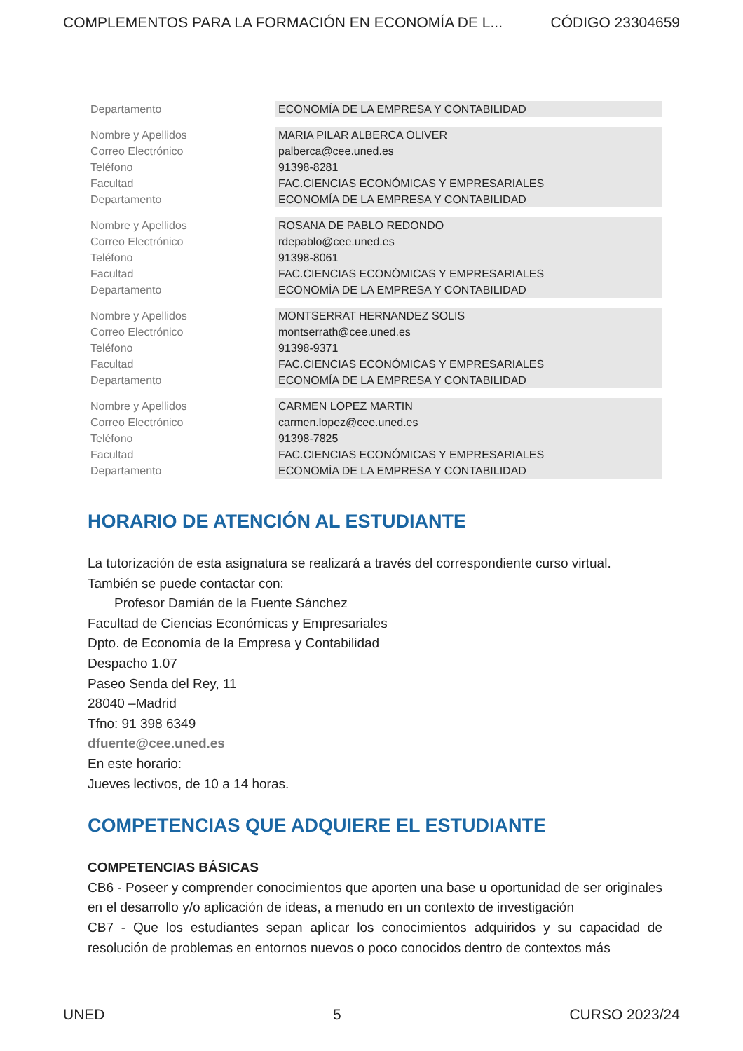COMPLEMENTOS PARA LA FORMACIÓN EN ECONOMÍA DE L... CÓDIGO 23304659
| Departamento | ECONOMÍA DE LA EMPRESA Y CONTABILIDAD |
| Nombre y Apellidos | MARIA PILAR ALBERCA OLIVER |
| Correo Electrónico | palberca@cee.uned.es |
| Teléfono | 91398-8281 |
| Facultad | FAC.CIENCIAS ECONÓMICAS Y EMPRESARIALES |
| Departamento | ECONOMÍA DE LA EMPRESA Y CONTABILIDAD |
| Nombre y Apellidos | ROSANA DE PABLO REDONDO |
| Correo Electrónico | rdepablo@cee.uned.es |
| Teléfono | 91398-8061 |
| Facultad | FAC.CIENCIAS ECONÓMICAS Y EMPRESARIALES |
| Departamento | ECONOMÍA DE LA EMPRESA Y CONTABILIDAD |
| Nombre y Apellidos | MONTSERRAT HERNANDEZ SOLIS |
| Correo Electrónico | montserrath@cee.uned.es |
| Teléfono | 91398-9371 |
| Facultad | FAC.CIENCIAS ECONÓMICAS Y EMPRESARIALES |
| Departamento | ECONOMÍA DE LA EMPRESA Y CONTABILIDAD |
| Nombre y Apellidos | CARMEN LOPEZ MARTIN |
| Correo Electrónico | carmen.lopez@cee.uned.es |
| Teléfono | 91398-7825 |
| Facultad | FAC.CIENCIAS ECONÓMICAS Y EMPRESARIALES |
| Departamento | ECONOMÍA DE LA EMPRESA Y CONTABILIDAD |
HORARIO DE ATENCIÓN AL ESTUDIANTE
La tutorización de esta asignatura se realizará a través del correspondiente curso virtual.
También se puede contactar con:
Profesor Damián de la Fuente Sánchez
Facultad de Ciencias Económicas y Empresariales
Dpto. de Economía de la Empresa y Contabilidad
Despacho 1.07
Paseo Senda del Rey, 11
28040 –Madrid
Tfno: 91 398 6349
dfuente@cee.uned.es
En este horario:
Jueves lectivos, de 10 a 14 horas.
COMPETENCIAS QUE ADQUIERE EL ESTUDIANTE
COMPETENCIAS BÁSICAS
CB6 - Poseer y comprender conocimientos que aporten una base u oportunidad de ser originales en el desarrollo y/o aplicación de ideas, a menudo en un contexto de investigación
CB7 - Que los estudiantes sepan aplicar los conocimientos adquiridos y su capacidad de resolución de problemas en entornos nuevos o poco conocidos dentro de contextos más
UNED 5 CURSO 2023/24